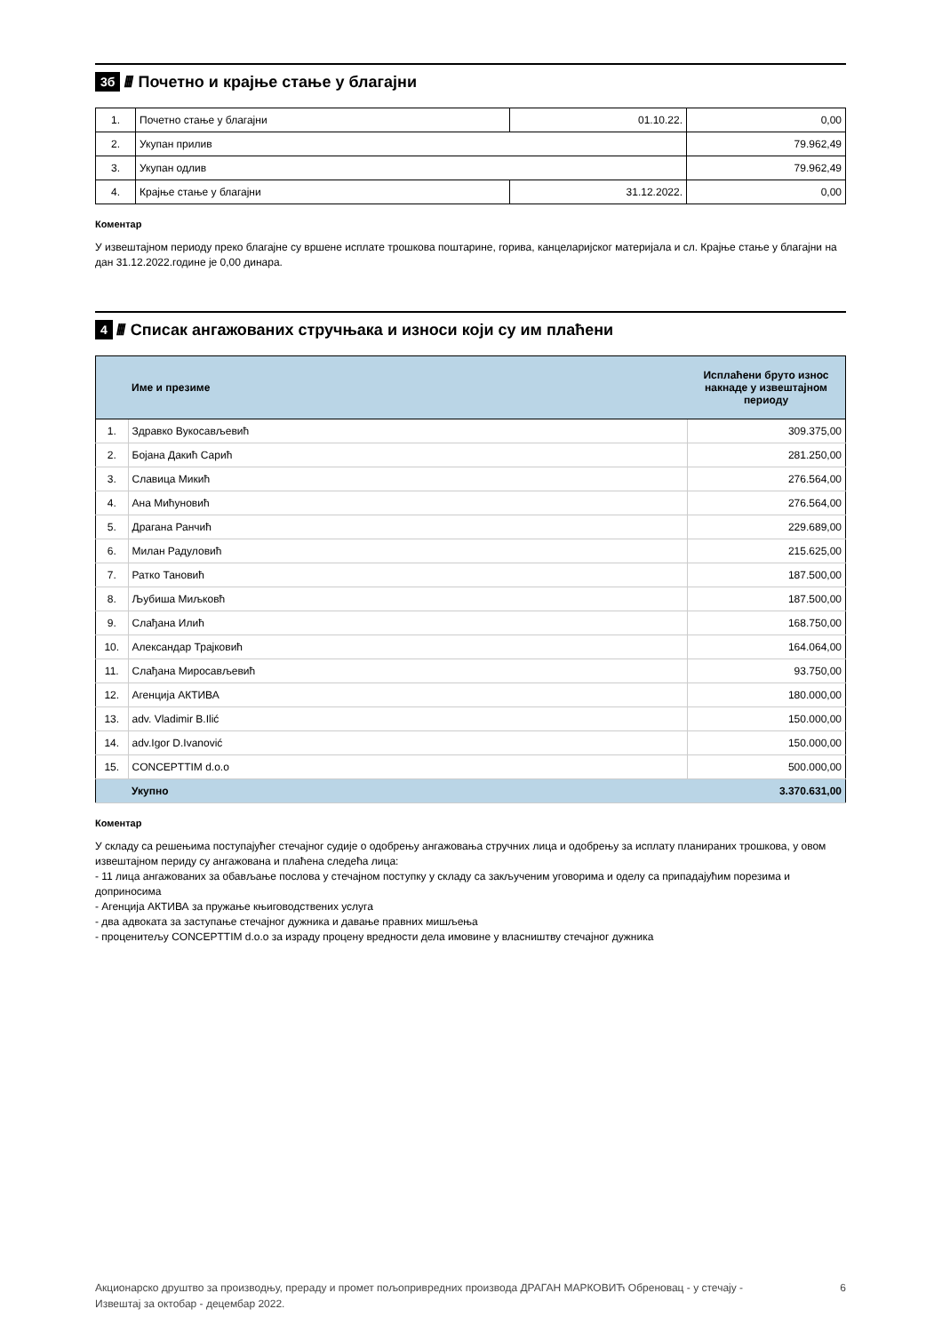3б ////
Почетно и крајње стање у благајни
| 1. | Почетно стање у благајни | 01.10.22. | 0,00 |
| 2. | Укупан прилив | | 79.962,49 |
| 3. | Укупан одлив | | 79.962,49 |
| 4. | Крајње стање у благајни | 31.12.2022. | 0,00 |
Коментар
У извештајном периоду преко благајне су вршене исплате трошкова поштарине, горива, канцеларијског материјала и сл. Крајње стање у благајни на дан 31.12.2022.године је 0,00 динара.
4 ////
Списак ангажованих стручњака и износи који су им плаћени
| | Име и презиме | Исплаћени бруто износ накнаде у извештајном периоду |
| --- | --- | --- |
| 1. | Здравко Вукосављевић | 309.375,00 |
| 2. | Бојана Дакић Сарић | 281.250,00 |
| 3. | Славица Микић | 276.564,00 |
| 4. | Ана Мићуновић | 276.564,00 |
| 5. | Драгана Ранчић | 229.689,00 |
| 6. | Милан Радуловић | 215.625,00 |
| 7. | Ратко Тановић | 187.500,00 |
| 8. | Љубиша Миљковћ | 187.500,00 |
| 9. | Слађана Илић | 168.750,00 |
| 10. | Александар Трајковић | 164.064,00 |
| 11. | Слађана Миросављевић | 93.750,00 |
| 12. | Агенција АКТИВА | 180.000,00 |
| 13. | adv. Vladimir B.Ilić | 150.000,00 |
| 14. | adv.Igor D.Ivanović | 150.000,00 |
| 15. | CONCEPTTIM d.o.o | 500.000,00 |
| | Укупно | 3.370.631,00 |
Коментар
У складу са решењима поступајућег стечајног судије о одобрењу ангажовања стручних лица и одобрењу за исплату планираних трошкова, у овом извештајном периду су ангажована и плаћена следећа лица:
- 11 лица ангажованих за обављање послова у стечајном поступку у складу са закљученим уговорима и оделу са припадајућим порезима и доприносима
- Агенција АКТИВА за пружање књиговодствених услуга
- два адвоката за заступање стечајног дужника и давање правних мишљења
- проценитељу CONCEPTTIM d.o.o за израду процену вредности дела имовине у власништву стечајног дужника
Акционарско друштво за производњу, прераду и промет пољопривредних производа ДРАГАН МАРКОВИЋ Обреновац - у стечају -
Извештај за октобар - децембар 2022.
6